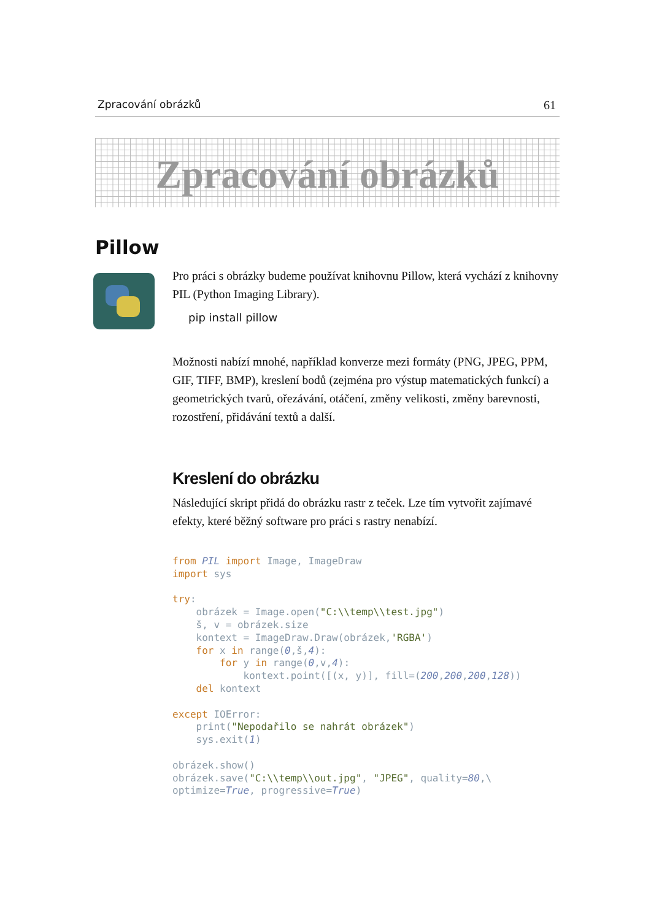Zpracování obrázků 61
Zpracování obrázků
Pillow
Pro práci s obrázky budeme používat knihovnu Pillow, která vychází z knihovny PIL (Python Imaging Library).
pip install pillow
Možnosti nabízí mnohé, například konverze mezi formáty (PNG, JPEG, PPM, GIF, TIFF, BMP), kreslení bodů (zejména pro výstup matematických funkcí) a geometrických tvarů, ořezávání, otáčení, změny velikosti, změny barevnosti, rozostření, přidávání textů a další.
Kreslení do obrázku
Následující skript přidá do obrázku rastr z teček. Lze tím vytvořit zajímavé efekty, které běžný software pro práci s rastry nenabízí.
from PIL import Image, ImageDraw
import sys

try:
    obrázek = Image.open("C:\\temp\\test.jpg")
    š, v = obrázek.size
    kontext = ImageDraw.Draw(obrázek,'RGBA')
    for x in range(0,š,4):
        for y in range(0,v,4):
            kontext.point([(x, y)], fill=(200,200,200,128))
    del kontext

except IOError:
    print("Nepodařilo se nahrát obrázek")
    sys.exit(1)

obrázek.show()
obrázek.save("C:\\temp\\out.jpg", "JPEG", quality=80,\
optimize=True, progressive=True)